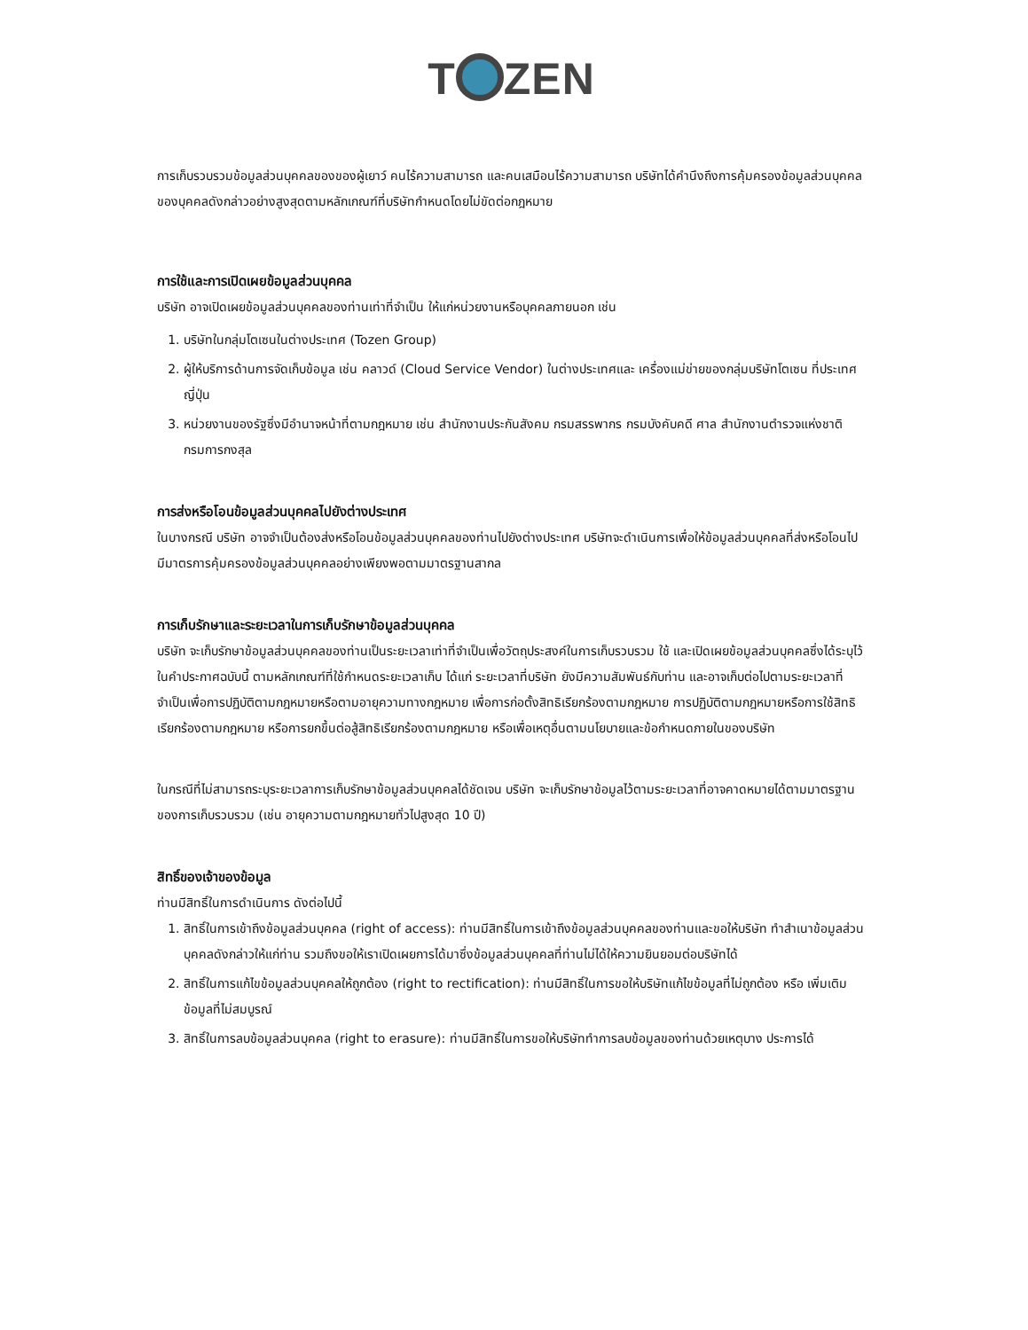T ZEN
การเก็บรวบรวมข้อมูลส่วนบุคคลของของผู้เยาว์ คนไร้ความสามารถ และคนเสมือนไร้ความสามารถ บริษัทได้คำนึงถึงการคุ้มครองข้อมูลส่วนบุคคลของบุคคลดังกล่าวอย่างสูงสุดตามหลักเกณฑ์ที่บริษัทกำหนดโดยไม่ขัดต่อกฎหมาย
การใช้และการเปิดเผยข้อมูลส่วนบุคคล
บริษัท อาจเปิดเผยข้อมูลส่วนบุคคลของท่านเท่าที่จำเป็น ให้แก่หน่วยงานหรือบุคคลภายนอก เช่น
1. บริษัทในกลุ่มโตเซนในต่างประเทศ (Tozen Group)
2. ผู้ให้บริการด้านการจัดเก็บข้อมูล เช่น คลาวด์ (Cloud Service Vendor) ในต่างประเทศและ เครื่องแม่ข่ายของกลุ่มบริษัทโตเซน ที่ประเทศญี่ปุ่น
3. หน่วยงานของรัฐซึ่งมีอำนาจหน้าที่ตามกฎหมาย เช่น สำนักงานประกันสังคม กรมสรรพากร กรมบังคับคดี ศาล สำนักงานตำรวจแห่งชาติ กรมการกงสุล
การส่งหรือโอนข้อมูลส่วนบุคคลไปยังต่างประเทศ
ในบางกรณี บริษัท อาจจำเป็นต้องส่งหรือโอนข้อมูลส่วนบุคคลของท่านไปยังต่างประเทศ บริษัทจะดำเนินการเพื่อให้ข้อมูลส่วนบุคคลที่ส่งหรือโอนไปมีมาตรการคุ้มครองข้อมูลส่วนบุคคลอย่างเพียงพอตามมาตรฐานสากล
การเก็บรักษาและระยะเวลาในการเก็บรักษาข้อมูลส่วนบุคคล
บริษัท จะเก็บรักษาข้อมูลส่วนบุคคลของท่านเป็นระยะเวลาเท่าที่จำเป็นเพื่อวัตถุประสงค์ในการเก็บรวบรวม ใช้ และเปิดเผยข้อมูลส่วนบุคคลซึ่งได้ระบุไว้ในคำประกาศฉบับนี้ ตามหลักเกณฑ์ที่ใช้กำหนดระยะเวลาเก็บ ได้แก่ ระยะเวลาที่บริษัท ยังมีความสัมพันธ์กับท่าน และอาจเก็บต่อไปตามระยะเวลาที่จำเป็นเพื่อการปฏิบัติตามกฎหมายหรือตามอายุความทางกฎหมาย เพื่อการก่อตั้งสิทธิเรียกร้องตามกฎหมาย การปฏิบัติตามกฎหมายหรือการใช้สิทธิเรียกร้องตามกฎหมาย หรือการยกขึ้นต่อสู้สิทธิเรียกร้องตามกฎหมาย หรือเพื่อเหตุอื่นตามนโยบายและข้อกำหนดภายในของบริษัท
ในกรณีที่ไม่สามารถระบุระยะเวลาการเก็บรักษาข้อมูลส่วนบุคคลได้ชัดเจน บริษัท จะเก็บรักษาข้อมูลไว้ตามระยะเวลาที่อาจคาดหมายได้ตามมาตรฐานของการเก็บรวบรวม (เช่น อายุความตามกฎหมายทั่วไปสูงสุด 10 ปี)
สิทธิ์ของเจ้าของข้อมูล
ท่านมีสิทธิ์ในการดำเนินการ ดังต่อไปนี้
1. สิทธิ์ในการเข้าถึงข้อมูลส่วนบุคคล (right of access): ท่านมีสิทธิ์ในการเข้าถึงข้อมูลส่วนบุคคลของท่านและขอให้บริษัท ทำสำเนาข้อมูลส่วนบุคคลดังกล่าวให้แก่ท่าน รวมถึงขอให้เราเปิดเผยการได้มาซึ่งข้อมูลส่วนบุคคลที่ท่านไม่ได้ให้ความยินยอมต่อบริษัทได้
2. สิทธิ์ในการแก้ไขข้อมูลส่วนบุคคลให้ถูกต้อง (right to rectification): ท่านมีสิทธิ์ในการขอให้บริษัทแก้ไขข้อมูลที่ไม่ถูกต้อง หรือ เพิ่มเติมข้อมูลที่ไม่สมบูรณ์
3. สิทธิ์ในการลบข้อมูลส่วนบุคคล (right to erasure): ท่านมีสิทธิ์ในการขอให้บริษัททำการลบข้อมูลของท่านด้วยเหตุบาง ประการได้